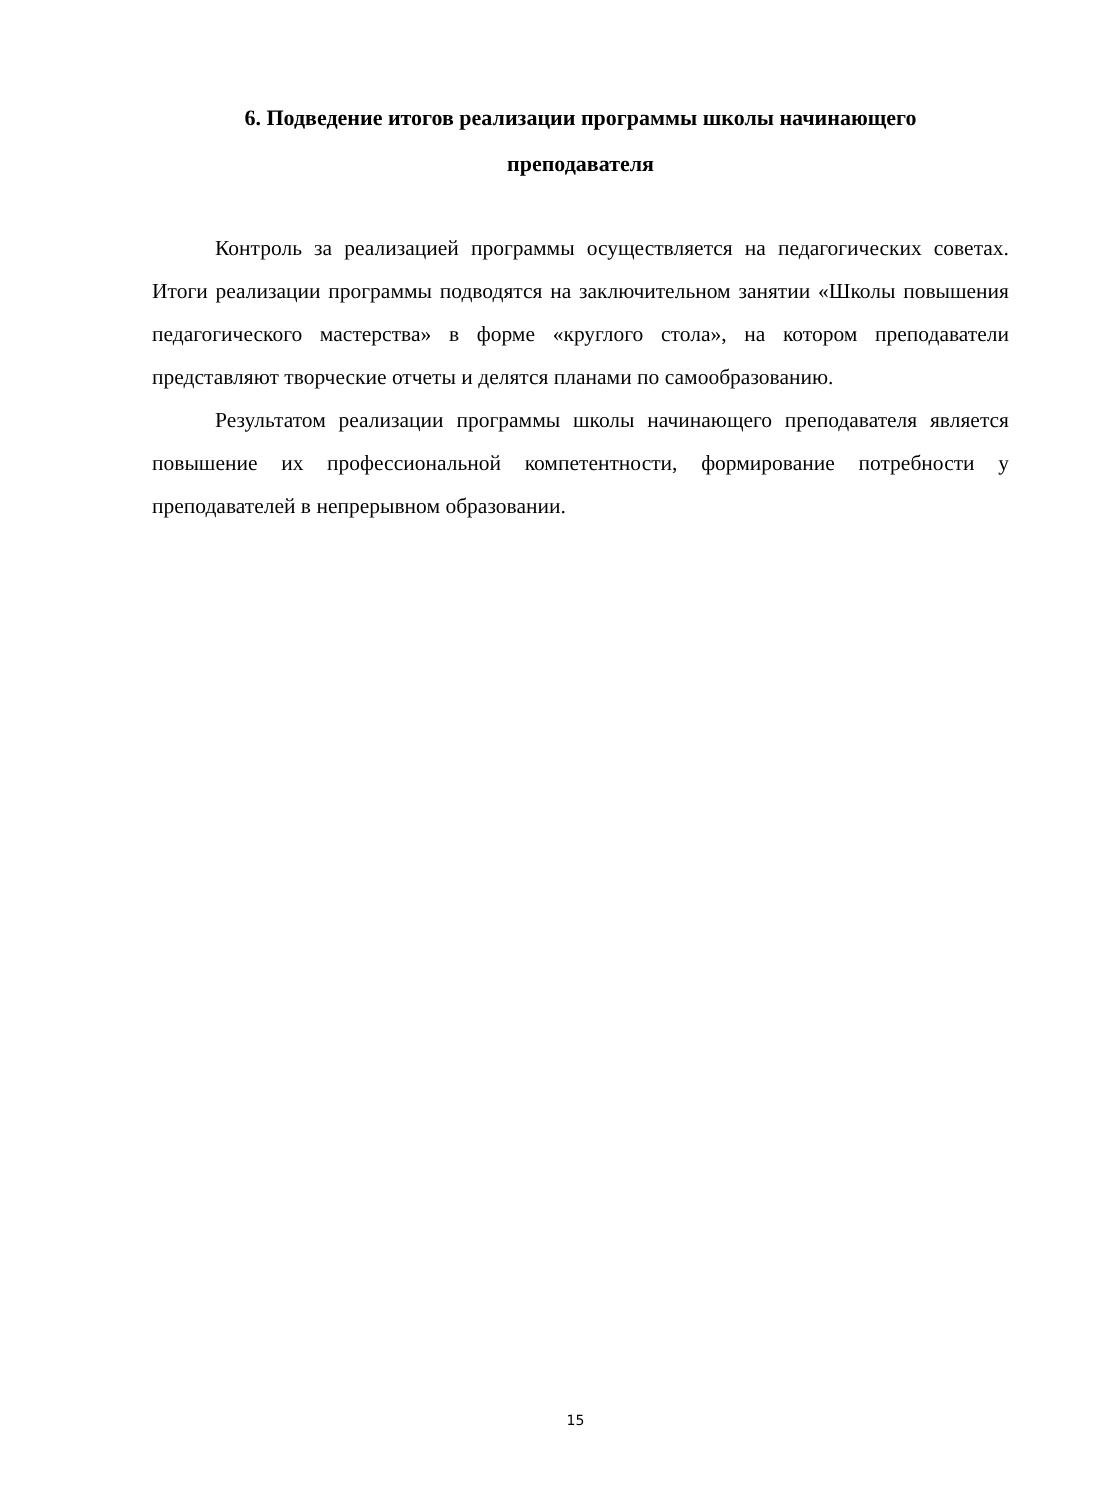6. Подведение итогов реализации программы школы начинающего
преподавателя
Контроль за реализацией программы осуществляется на педагогических советах. Итоги реализации программы подводятся на заключительном занятии «Школы повышения педагогического мастерства» в форме «круглого стола», на котором преподаватели представляют творческие отчеты и делятся планами по самообразованию.
Результатом реализации программы школы начинающего преподавателя является повышение их профессиональной компетентности, формирование потребности у преподавателей в непрерывном образовании.
15